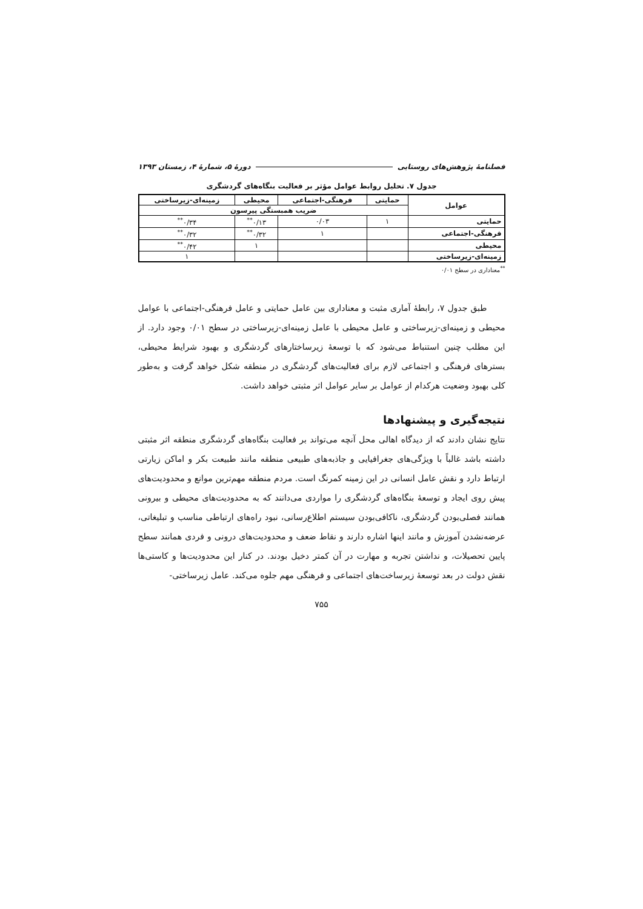فصلنامهٔ پژوهش‌های روستایی دورهٔ ۵، شمارهٔ ۴، زمستان ۱۳۹۳
جدول ۷. تحلیل روابط عوامل مؤثر بر فعالیت بنگاه‌های گردشگری
| عوامل | حمایتی | فرهنگی-اجتماعی | محیطی | زمینه‌ای-زیرساختی |
| --- | --- | --- | --- | --- |
| | ضریب همبستگی پیرسون | | | |
| حمایتی | ۱ | ۰/۰۳ | ۰/۱۳<sup>**</sup> | ۰/۳۴<sup>**</sup> |
| فرهنگی-اجتماعی | | ۱ | ۰/۳۲<sup>**</sup> | ۰/۳۲<sup>**</sup> |
| محیطی | | | ۱ | ۰/۴۲<sup>**</sup> |
| زمینه‌ای-زیرساختی | | | | ۱ |
<sup>**</sup> معناداری در سطح ۰/۰۱
طبق جدول ۷، رابطهٔ آماری مثبت و معناداری بین عامل حمایتی و عامل فرهنگی-اجتماعی با عوامل محیطی و زمینه‌ای-زیرساختی و عامل محیطی با عامل زمینه‌ای-زیرساختی در سطح ۰/۰۱ وجود دارد. از این مطلب چنین استنباط می‌شود که با توسعهٔ زیرساختارهای گردشگری و بهبود شرایط محیطی، بسترهای فرهنگی و اجتماعی لازم برای فعالیت‌های گردشگری در منطقه شکل خواهد گرفت و به‌طور کلی بهبود وضعیت هرکدام از عوامل بر سایر عوامل اثر مثبتی خواهد داشت.
نتیجه‌گیری و پیشنهادها
نتایج نشان دادند که از دیدگاه اهالی محل آنچه می‌تواند بر فعالیت بنگاه‌های گردشگری منطقه اثر مثبتی داشته باشد غالباً با ویژگی‌های جغرافیایی و جاذبه‌های طبیعی منطقه مانند طبیعت بکر و اماکن زیارتی ارتباط دارد و نقش عامل انسانی در این زمینه کمرنگ است. مردم منطقه مهم‌ترین موانع و محدودیت‌های پیش روی ایجاد و توسعهٔ بنگاه‌های گردشگری را مواردی می‌دانند که به محدودیت‌های محیطی و بیرونی همانند فصلی‌بودن گردشگری، ناکافی‌بودن سیستم اطلاع‌رسانی، نبود راه‌های ارتباطی مناسب و تبلیغاتی، عرضه‌نشدن آموزش و مانند اینها اشاره دارند و نقاط ضعف و محدودیت‌های درونی و فردی همانند سطح پایین تحصیلات، و نداشتن تجربه و مهارت در آن کمتر دخیل بودند. در کنار این محدودیت‌ها و کاستی‌ها نقش دولت در بعد توسعهٔ زیرساخت‌های اجتماعی و فرهنگی مهم جلوه می‌کند. عامل زیرساختی-
۷۵۵